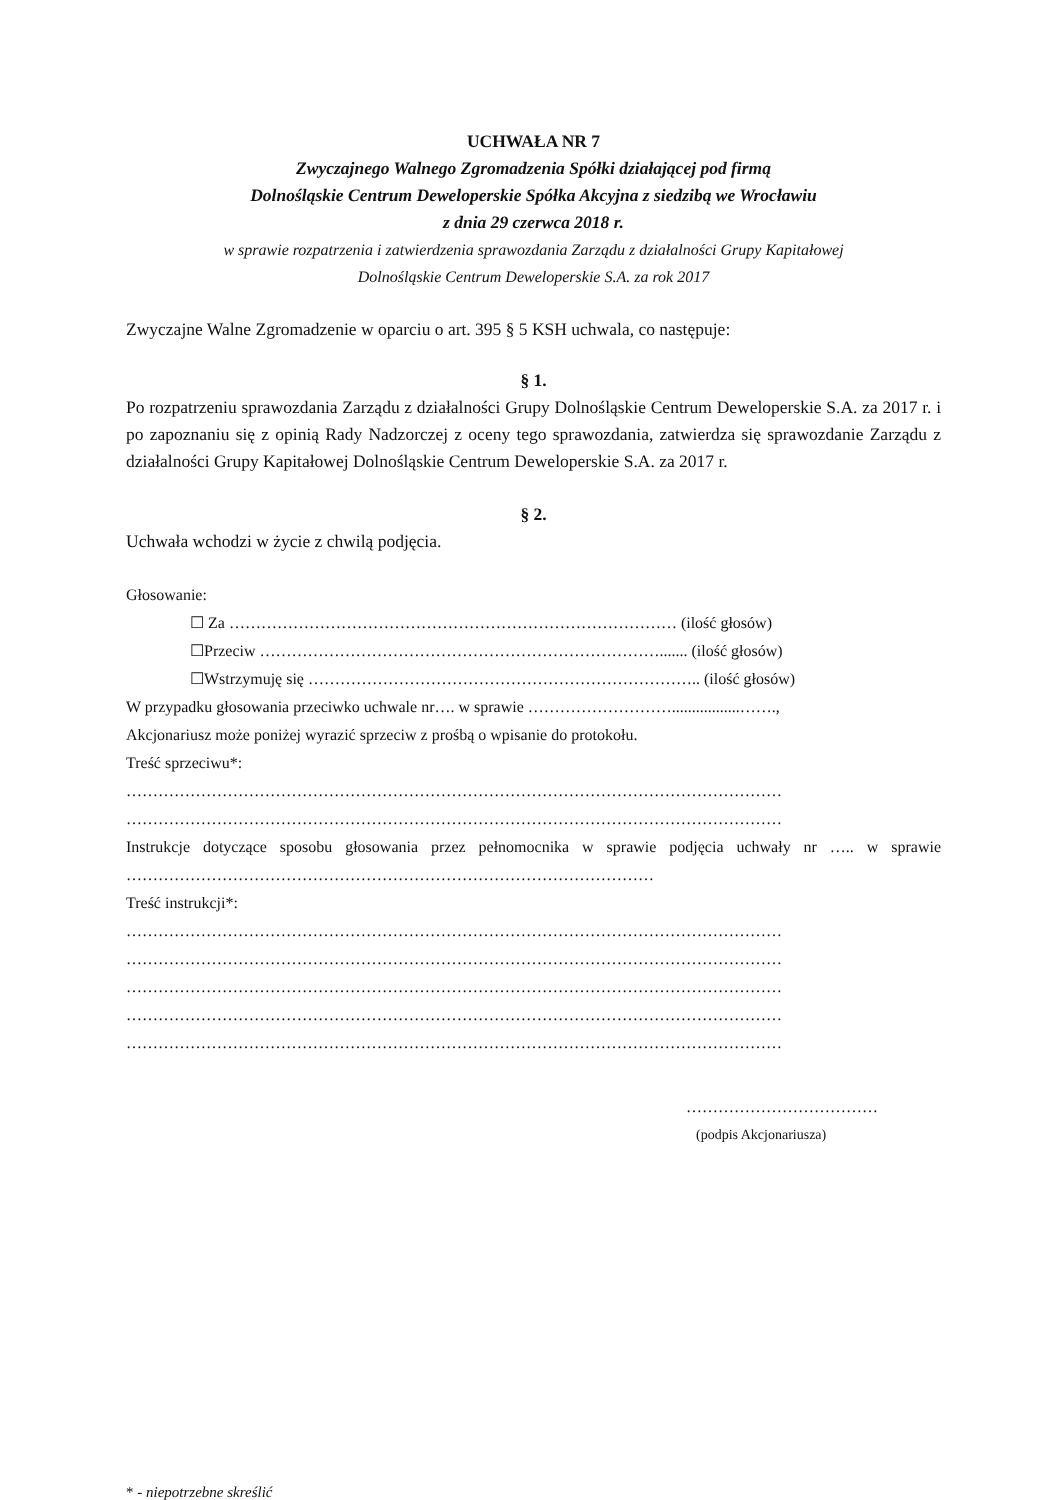UCHWAŁA NR 7
Zwyczajnego Walnego Zgromadzenia Spółki działającej pod firmą
Dolnośląskie Centrum Deweloperskie Spółka Akcyjna z siedzibą we Wrocławiu
z dnia 29 czerwca 2018 r.
w sprawie rozpatrzenia i zatwierdzenia sprawozdania Zarządu z działalności Grupy Kapitałowej
Dolnośląskie Centrum Deweloperskie S.A. za rok 2017
Zwyczajne Walne Zgromadzenie w oparciu o art. 395 § 5 KSH uchwala, co następuje:
§ 1.
Po rozpatrzeniu sprawozdania Zarządu z działalności Grupy Dolnośląskie Centrum Deweloperskie S.A. za 2017 r. i po zapoznaniu się z opinią Rady Nadzorczej z oceny tego sprawozdania, zatwierdza się sprawozdanie Zarządu z działalności Grupy Kapitałowej Dolnośląskie Centrum Deweloperskie S.A. za 2017 r.
§ 2.
Uchwała wchodzi w życie z chwilą podjęcia.
Głosowanie:
☐ Za ………………………………………………………………………… (ilość głosów)
☐Przeciw …………………………………………………………………....... (ilość głosów)
☐Wstrzymuję się ……………………………………………………………….. (ilość głosów)
W przypadku głosowania przeciwko uchwale nr…. w sprawie ……………………….................…….,
Akcjonariusz może poniżej wyrazić sprzeciw z prośbą o wpisanie do protokołu.
Treść sprzeciwu*:
……………………………………………………………………………………………………………
……………………………………………………………………………………………………………
Instrukcje dotyczące sposobu głosowania przez pełnomocnika w sprawie podjęcia uchwały nr ….. w sprawie ………………………………………………………………………………………
Treść instrukcji*:
……………………………………………………………………………………………………………
……………………………………………………………………………………………………………
……………………………………………………………………………………………………………
……………………………………………………………………………………………………………
……………………………………………………………………………………………………………
………………………………
(podpis Akcjonariusza)
* - niepotrzebne skreślić